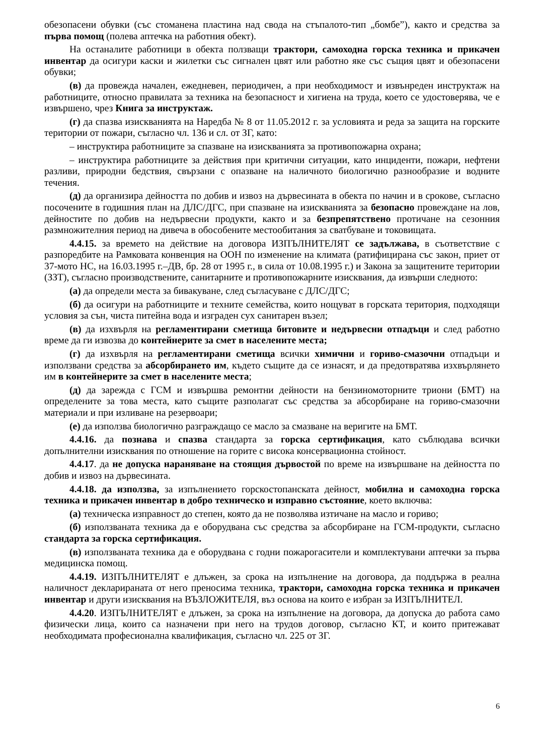обезопасени обувки (със стоманена пластина над свода на стъпалото-тип „бомбе”), както и средства за първа помощ (полева аптечка на работния обект).
На останалите работници в обекта ползващи трактори, самоходна горска техника и прикачен инвентар да осигури каски и жилетки със сигнален цвят или работно яке със същия цвят и обезопасени обувки;
(в) да провежда начален, ежедневен, периодичен, а при необходимост и извънреден инструктаж на работниците, относно правилата за техника на безопасност и хигиена на труда, което се удостоверява, че е извършено, чрез Книга за инструктаж.
(г) да спазва изискванията на Наредба № 8 от 11.05.2012 г. за условията и реда за защита на горските територии от пожари, съгласно чл. 136 и сл. от ЗГ, като:
– инструктира работниците за спазване на изискванията за противопожарна охрана;
– инструктира работниците за действия при критични ситуации, като инциденти, пожари, нефтени разливи, природни бедствия, свързани с опазване на наличното биологично разнообразие и водните течения.
(д) да организира дейността по добив и извоз на дървесината в обекта по начин и в срокове, съгласно посочените в годишния план на ДЛС/ДГС, при спазване на изискванията за безопасно провеждане на лов, дейностите по добив на недървесни продукти, както и за безпрепятствено протичане на сезонния размножителния период на дивеча в обособените местообитания за сватбуване и токовищата.
4.4.15. за времето на действие на договора ИЗПЪЛНИТЕЛЯТ се задължава, в съответствие с разпоредбите на Рамковата конвенция на ООН по изменение на климата (ратифицирана със закон, приет от 37-мото НС, на 16.03.1995 г.–ДВ, бр. 28 от 1995 г., в сила от 10.08.1995 г.) и Закона за защитените територии (ЗЗТ), съгласно производствените, санитарните и противопожарните изисквания, да извърши следното:
(а) да определи места за бивакуване, след съгласуване с ДЛС/ДГС;
(б) да осигури на работниците и техните семейства, които нощуват в горската територия, подходящи условия за сън, чиста питейна вода и изграден сух санитарен възел;
(в) да изхвърля на регламентирани сметища битовите и недървесни отпадъци и след работно време да ги извозва до контейнерите за смет в населените места;
(г) да изхвърля на регламентирани сметища всички химични и гориво-смазочни отпадъци и използвани средства за абсорбирането им, където същите да се изнасят, и да предотвратява изхвърлянето им в контейнерите за смет в населените места;
(д) да зарежда с ГСМ и извършва ремонтни дейности на бензиномоторните триони (БМТ) на определените за това места, като същите разполагат със средства за абсорбиране на гориво-смазочни материали и при изливане на резервоари;
(е) да използва биологично разграждащо се масло за смазване на веригите на БМТ.
4.4.16. да познава и спазва стандарта за горска сертификация, като съблюдава всички допълнителни изисквания по отношение на горите с висока консервационна стойност.
4.4.17. да не допуска нараняване на стоящия дървостой по време на извършване на дейността по добив и извоз на дървесината.
4.4.18. да използва, за изпълнението горскостопанската дейност, мобилна и самоходна горска техника и прикачен инвентар в добро техническо и изправно състояние, което включва:
(а) техническа изправност до степен, която да не позволява изтичане на масло и гориво;
(б) използваната техника да е оборудвана със средства за абсорбиране на ГСМ-продукти, съгласно стандарта за горска сертификация.
(в) използваната техника да е оборудвана с годни пожарогасители и комплектувани аптечки за първа медицинска помощ.
4.4.19. ИЗПЪЛНИТЕЛЯТ е длъжен, за срока на изпълнение на договора, да поддържа в реална наличност декларираната от него преносима техника, трактори, самоходна горска техника и прикачен инвентар и други изисквания на ВЪЗЛОЖИТЕЛЯ, въз основа на които е избран за ИЗПЪЛНИТЕЛ.
4.4.20. ИЗПЪЛНИТЕЛЯТ е длъжен, за срока на изпълнение на договора, да допуска до работа само физически лица, които са назначени при него на трудов договор, съгласно КТ, и които притежават необходимата професионална квалификация, съгласно чл. 225 от ЗГ.
6